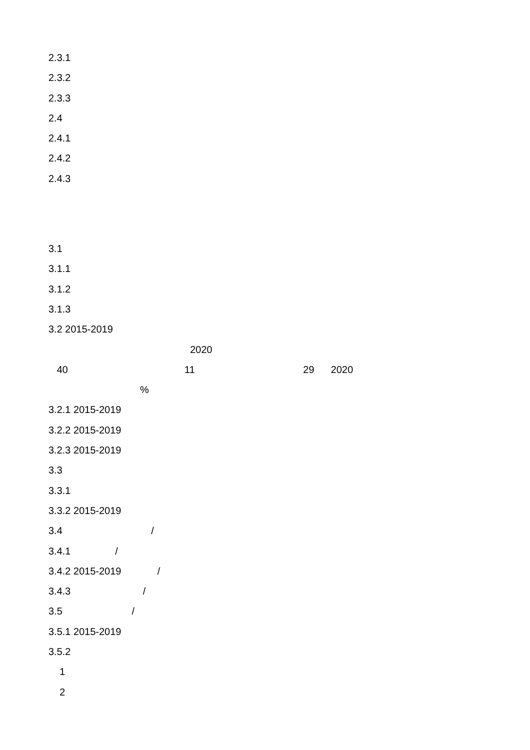2.3.1
2.3.2
2.3.3
2.4
2.4.1
2.4.2
2.4.3
3.1
3.1.1
3.1.2
3.1.3
3.2 2015-2019
2020
40 11 29 2020
%
3.2.1 2015-2019
3.2.2 2015-2019
3.2.3 2015-2019
3.3
3.3.1
3.3.2 2015-2019
3.4 /
3.4.1 /
3.4.2 2015-2019 /
3.4.3 /
3.5 /
3.5.1 2015-2019
3.5.2
1
2